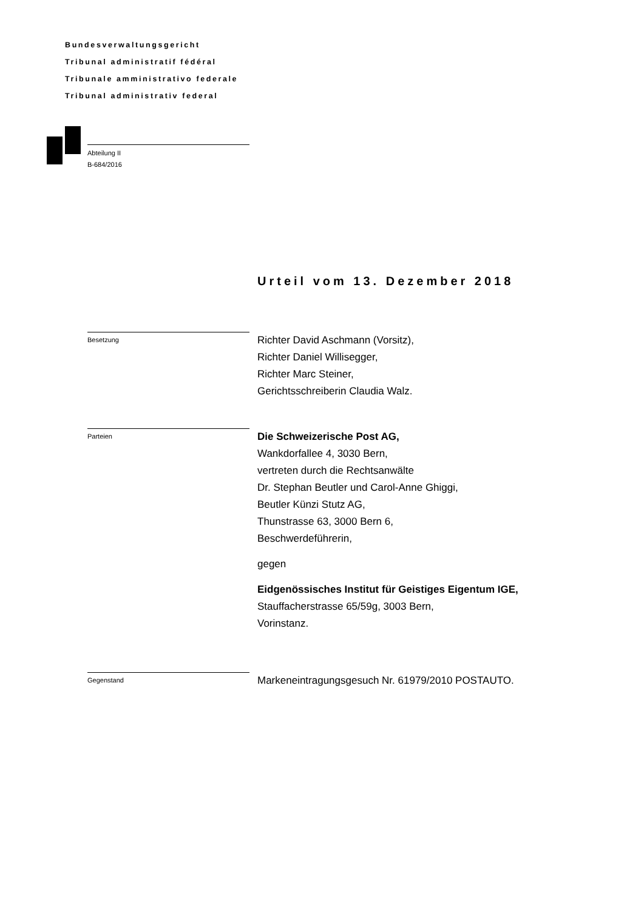Bundesverwaltungsgericht
Tribunal administratif fédéral
Tribunale amministrativo federale
Tribunal administrativ federal
Abteilung II
B-684/2016
Urteil vom 13. Dezember 2018
Besetzung
Richter David Aschmann (Vorsitz),
Richter Daniel Willisegger,
Richter Marc Steiner,
Gerichtsschreiberin Claudia Walz.
Parteien
Die Schweizerische Post AG,
Wankdorfallee 4, 3030 Bern,
vertreten durch die Rechtsanwälte
Dr. Stephan Beutler und Carol-Anne Ghiggi,
Beutler Künzi Stutz AG,
Thunstrasse 63, 3000 Bern 6,
Beschwerdeführerin,
gegen
Eidgenössisches Institut für Geistiges Eigentum IGE,
Stauffacherstrasse 65/59g, 3003 Bern,
Vorinstanz.
Gegenstand
Markeneintragungsgesuch Nr. 61979/2010 POSTAUTO.